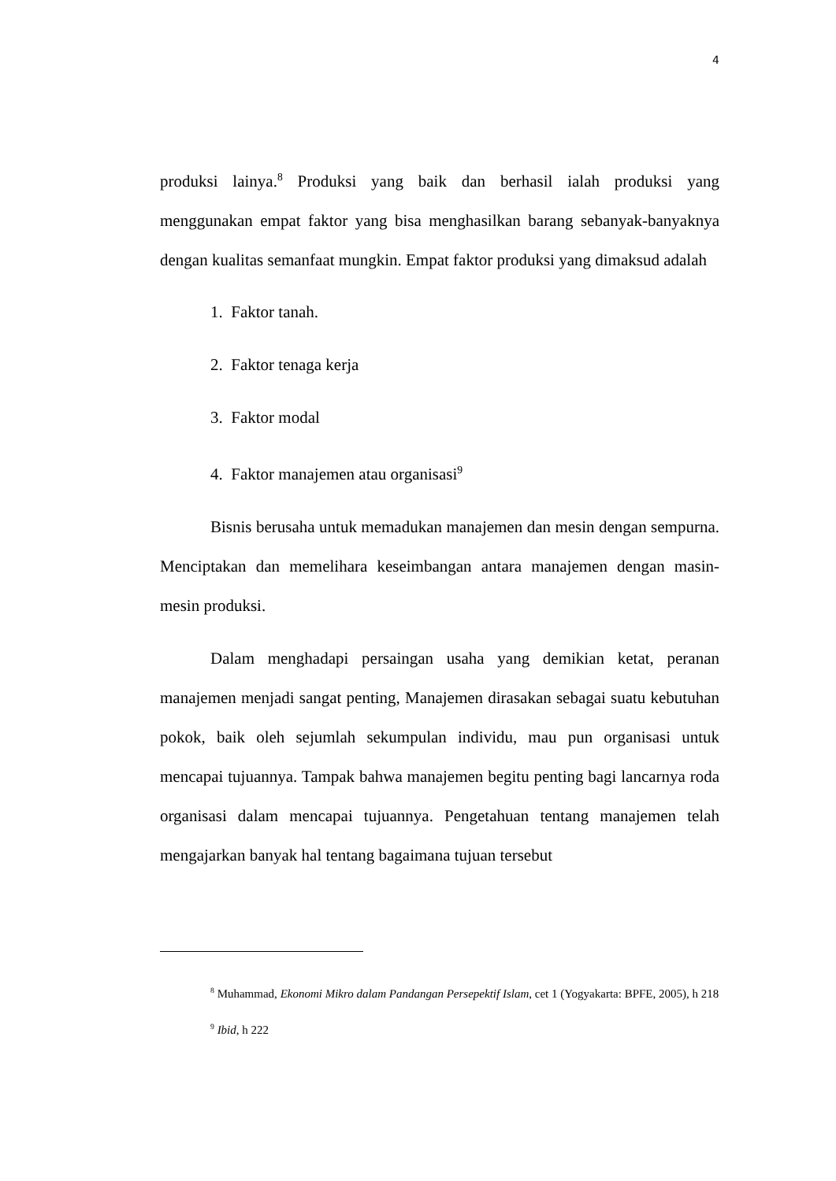4
produksi lainya.<sup>8</sup> Produksi yang baik dan berhasil ialah produksi yang menggunakan empat faktor yang bisa menghasilkan barang sebanyak-banyaknya dengan kualitas semanfaat mungkin. Empat faktor produksi yang dimaksud adalah
1. Faktor tanah.
2. Faktor tenaga kerja
3. Faktor modal
4. Faktor manajemen atau organisasi<sup>9</sup>
Bisnis berusaha untuk memadukan manajemen dan mesin dengan sempurna. Menciptakan dan memelihara keseimbangan antara manajemen dengan masin-mesin produksi.
Dalam menghadapi persaingan usaha yang demikian ketat, peranan manajemen menjadi sangat penting, Manajemen dirasakan sebagai suatu kebutuhan pokok, baik oleh sejumlah sekumpulan individu, mau pun organisasi untuk mencapai tujuannya. Tampak bahwa manajemen begitu penting bagi lancarnya roda organisasi dalam mencapai tujuannya. Pengetahuan tentang manajemen telah mengajarkan banyak hal tentang bagaimana tujuan tersebut
<sup>8</sup> Muhammad, Ekonomi Mikro dalam Pandangan Persepektif Islam, cet 1 (Yogyakarta: BPFE, 2005), h 218
<sup>9</sup> Ibid, h 222